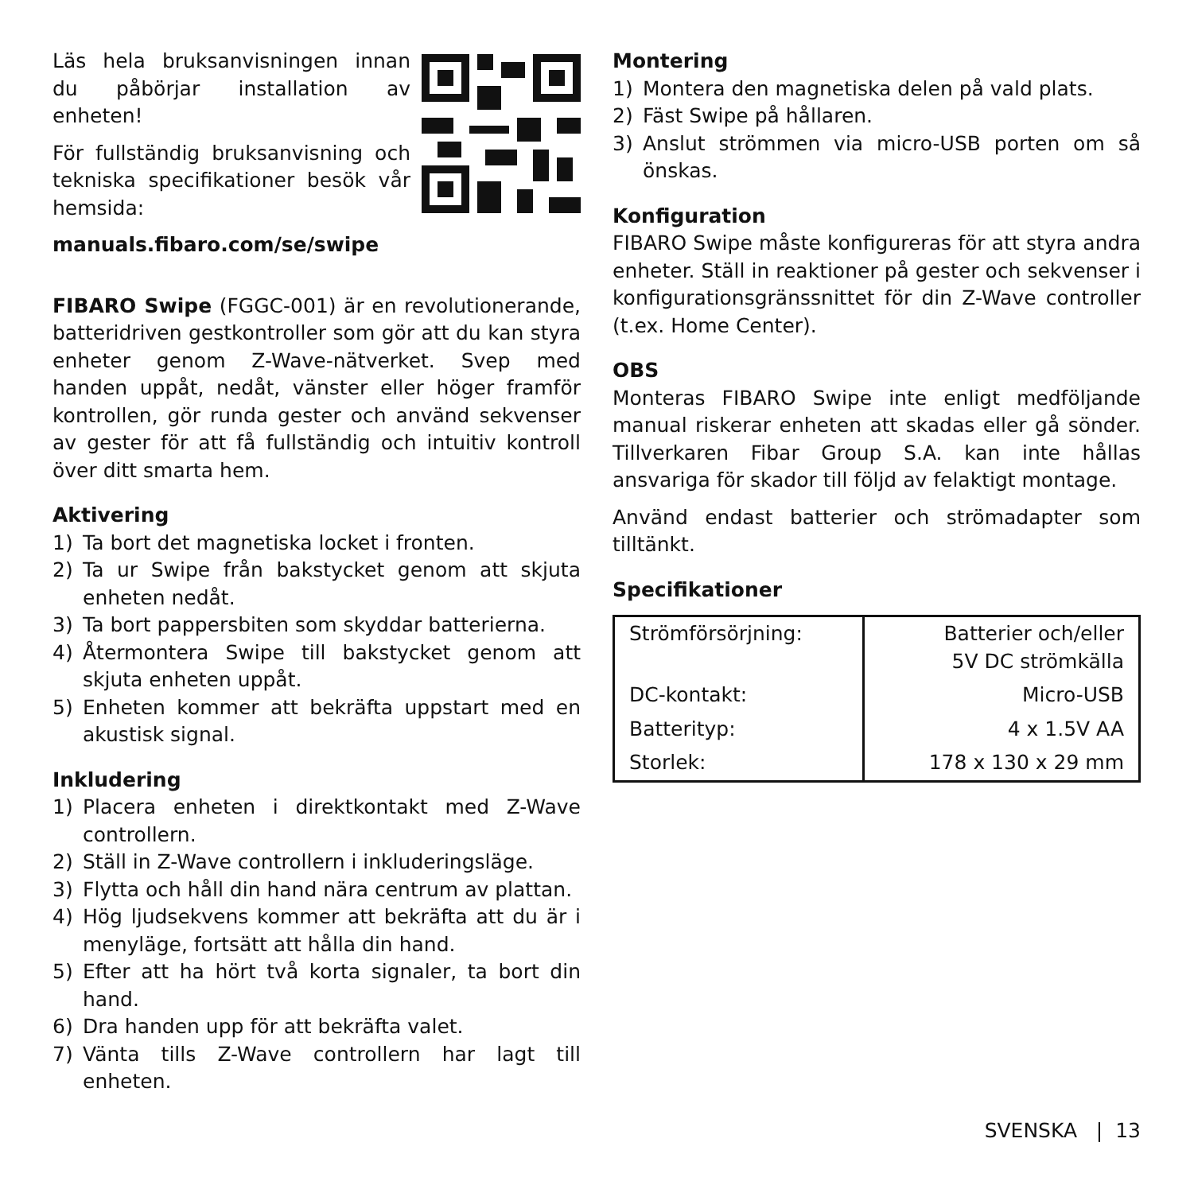Läs hela bruksanvisningen innan du påbörjar installation av enheten!
För fullständig bruksanvisning och tekniska specifikationer besök vår hemsida:
manuals.fibaro.com/se/swipe
FIBARO Swipe (FGGC-001) är en revolutionerande, batteridriven gestkontroller som gör att du kan styra enheter genom Z-Wave-nätverket. Svep med handen uppåt, nedåt, vänster eller höger framför kontrollen, gör runda gester och använd sekvenser av gester för att få fullständig och intuitiv kontroll över ditt smarta hem.
Aktivering
1) Ta bort det magnetiska locket i fronten.
2) Ta ur Swipe från bakstycket genom att skjuta enheten nedåt.
3) Ta bort pappersbiten som skyddar batterierna.
4) Återmontera Swipe till bakstycket genom att skjuta enheten uppåt.
5) Enheten kommer att bekräfta uppstart med en akustisk signal.
Inkludering
1) Placera enheten i direktkontakt med Z-Wave controllern.
2) Ställ in Z-Wave controllern i inkluderingsläge.
3) Flytta och håll din hand nära centrum av plattan.
4) Hög ljudsekvens kommer att bekräfta att du är i menyläge, fortsätt att hålla din hand.
5) Efter att ha hört två korta signaler, ta bort din hand.
6) Dra handen upp för att bekräfta valet.
7) Vänta tills Z-Wave controllern har lagt till enheten.
Montering
1) Montera den magnetiska delen på vald plats.
2) Fäst Swipe på hållaren.
3) Anslut strömmen via micro-USB porten om så önskas.
Konfiguration
FIBARO Swipe måste konfigureras för att styra andra enheter. Ställ in reaktioner på gester och sekvenser i konfigurationsgränssnittet för din Z-Wave controller (t.ex. Home Center).
OBS
Monteras FIBARO Swipe inte enligt medföljande manual riskerar enheten att skadas eller gå sönder. Tillverkaren Fibar Group S.A. kan inte hållas ansvariga för skador till följd av felaktigt montage.
Använd endast batterier och strömadapter som tilltänkt.
Specifikationer
| Strömförsörjning: | Batterier och/eller 5V DC strömkälla |
| DC-kontakt: | Micro-USB |
| Batterityp: | 4 x 1.5V AA |
| Storlek: | 178 x 130 x 29 mm |
SVENSKA | 13